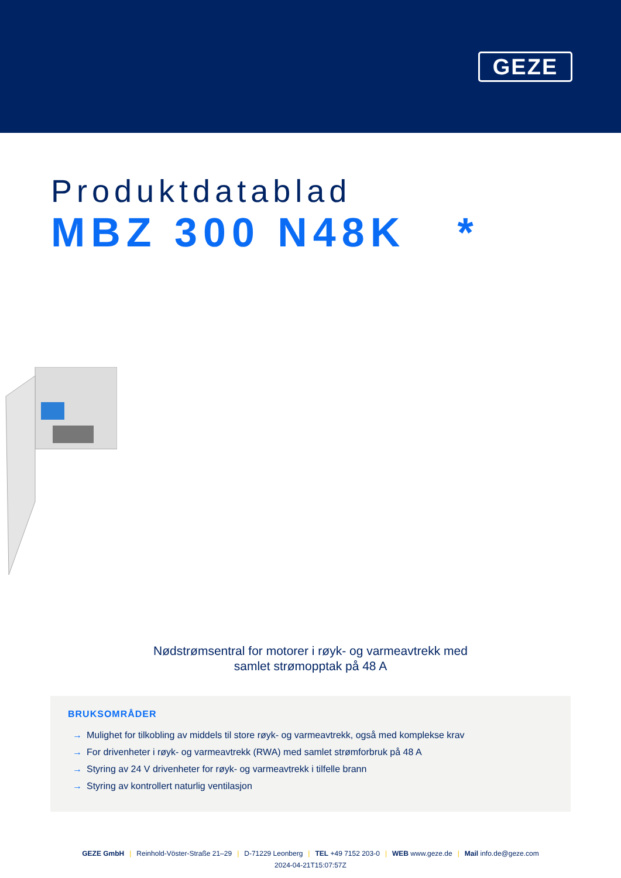GEZE
Produktdatablad
MBZ 300 N48K *
Nødstrømsentral for motorer i røyk- og varmeavtrekk med
samlet strømopptak på 48 A
BRUKSOMRÅDER
→ Mulighet for tilkobling av middels til store røyk- og varmeavtrekk, også med komplekse krav
→ For drivenheter i røyk- og varmeavtrekk (RWA) med samlet strømforbruk på 48 A
→ Styring av 24 V drivenheter for røyk- og varmeavtrekk i tilfelle brann
→ Styring av kontrollert naturlig ventilasjon
GEZE GmbH | Reinhold-Vöster-Straße 21–29 | D-71229 Leonberg | TEL +49 7152 203-0 | WEB www.geze.de | Mail info.de@geze.com
2024-04-21T15:07:57Z